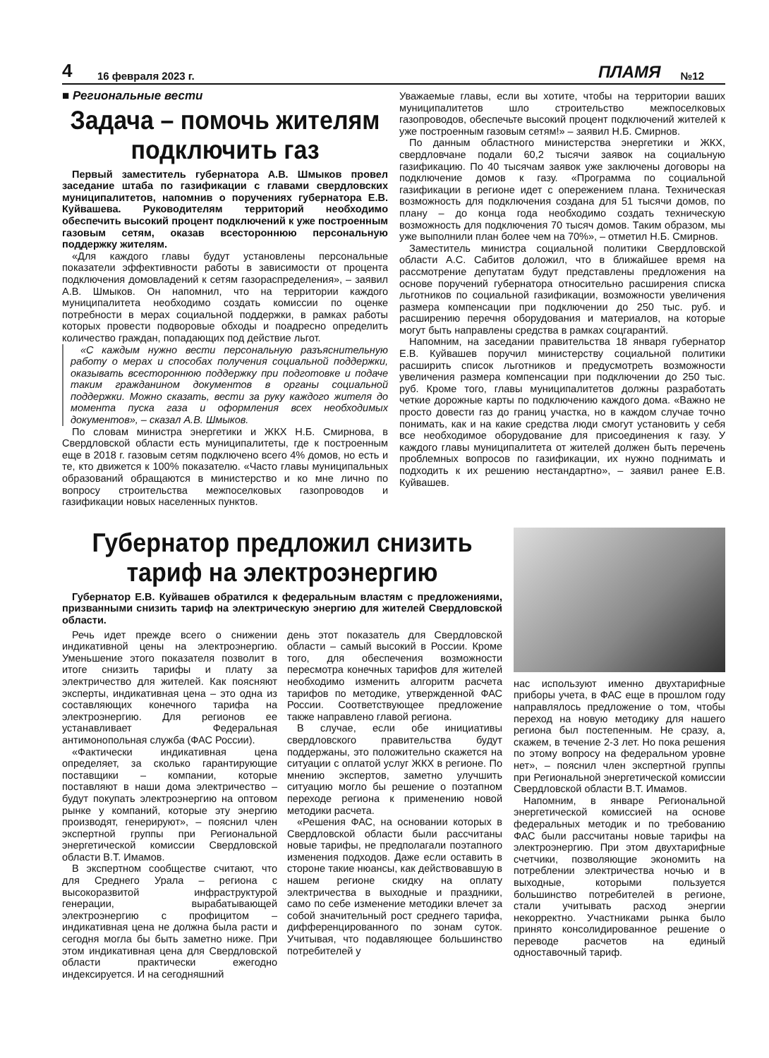4 16 февраля 2023 г. ПЛАМЯ №12
■ Региональные вести
Задача – помочь жителям подключить газ
Первый заместитель губернатора А.В. Шмыков провел заседание штаба по газификации с главами свердловских муниципалитетов, напомнив о поручениях губернатора Е.В. Куйвашева. Руководителям территорий необходимо обеспечить высокий процент подключений к уже построенным газовым сетям, оказав всестороннюю персональную поддержку жителям.
«Для каждого главы будут установлены персональные показатели эффективности работы в зависимости от процента подключения домовладений к сетям газораспределения», – заявил А.В. Шмыков. Он напомнил, что на территории каждого муниципалитета необходимо создать комиссии по оценке потребности в мерах социальной поддержки, в рамках работы которых провести подворовые обходы и поадресно определить количество граждан, попадающих под действие льгот.
«С каждым нужно вести персональную разъяснительную работу о мерах и способах получения социальной поддержки, оказывать всестороннюю поддержку при подготовке и подаче таким гражданином документов в органы социальной поддержки. Можно сказать, вести за руку каждого жителя до момента пуска газа и оформления всех необходимых документов», – сказал А.В. Шмыков.
По словам министра энергетики и ЖКХ Н.Б. Смирнова, в Свердловской области есть муниципалитеты, где к построенным еще в 2018 г. газовым сетям подключено всего 4% домов, но есть и те, кто движется к 100% показателю. «Часто главы муниципальных образований обращаются в министерство и ко мне лично по вопросу строительства межпоселковых газопроводов и газификации новых населенных пунктов.
Уважаемые главы, если вы хотите, чтобы на территории ваших муниципалитетов шло строительство межпоселковых газопроводов, обеспечьте высокий процент подключений жителей к уже построенным газовым сетям!» – заявил Н.Б. Смирнов.
По данным областного министерства энергетики и ЖКХ, свердловчане подали 60,2 тысячи заявок на социальную газификацию. По 40 тысячам заявок уже заключены договоры на подключение домов к газу. «Программа по социальной газификации в регионе идет с опережением плана. Техническая возможность для подключения создана для 51 тысячи домов, по плану – до конца года необходимо создать техническую возможность для подключения 70 тысяч домов. Таким образом, мы уже выполнили план более чем на 70%», – отметил Н.Б. Смирнов.
Заместитель министра социальной политики Свердловской области А.С. Сабитов доложил, что в ближайшее время на рассмотрение депутатам будут представлены предложения на основе поручений губернатора относительно расширения списка льготников по социальной газификации, возможности увеличения размера компенсации при подключении до 250 тыс. руб. и расширению перечня оборудования и материалов, на которые могут быть направлены средства в рамках соцгарантий.
Напомним, на заседании правительства 18 января губернатор Е.В. Куйвашев поручил министерству социальной политики расширить список льготников и предусмотреть возможности увеличения размера компенсации при подключении до 250 тыс. руб. Кроме того, главы муниципалитетов должны разработать четкие дорожные карты по подключению каждого дома. «Важно не просто довести газ до границ участка, но в каждом случае точно понимать, как и на какие средства люди смогут установить у себя все необходимое оборудование для присоединения к газу. У каждого главы муниципалитета от жителей должен быть перечень проблемных вопросов по газификации, их нужно поднимать и подходить к их решению нестандартно», – заявил ранее Е.В. Куйвашев.
Губернатор предложил снизить тариф на электроэнергию
Губернатор Е.В. Куйвашев обратился к федеральным властям с предложениями, призванными снизить тариф на электрическую энергию для жителей Свердловской области.
Речь идет прежде всего о снижении индикативной цены на электроэнергию. Уменьшение этого показателя позволит в итоге снизить тарифы и плату за электричество для жителей. Как поясняют эксперты, индикативная цена – это одна из составляющих конечного тарифа на электроэнергию. Для регионов ее устанавливает Федеральная антимонопольная служба (ФАС России).
«Фактически индикативная цена определяет, за сколько гарантирующие поставщики – компании, которые поставляют в наши дома электричество – будут покупать электроэнергию на оптовом рынке у компаний, которые эту энергию производят, генерируют», – пояснил член экспертной группы при Региональной энергетической комиссии Свердловской области В.Т. Имамов.
В экспертном сообществе считают, что для Среднего Урала – региона с высокоразвитой инфраструктурой генерации, вырабатывающей электроэнергию с профицитом – индикативная цена не должна была расти и сегодня могла бы быть заметно ниже. При этом индикативная цена для Свердловской области практически ежегодно индексируется. И на сегодняшний
день этот показатель для Свердловской области – самый высокий в России. Кроме того, для обеспечения возможности пересмотра конечных тарифов для жителей необходимо изменить алгоритм расчета тарифов по методике, утвержденной ФАС России. Соответствующее предложение также направлено главой региона.
В случае, если обе инициативы свердловского правительства будут поддержаны, это положительно скажется на ситуации с оплатой услуг ЖКХ в регионе. По мнению экспертов, заметно улучшить ситуацию могло бы решение о поэтапном переходе региона к применению новой методики расчета.
«Решения ФАС, на основании которых в Свердловской области были рассчитаны новые тарифы, не предполагали поэтапного изменения подходов. Даже если оставить в стороне такие нюансы, как действовавшую в нашем регионе скидку на оплату электричества в выходные и праздники, само по себе изменение методики влечет за собой значительный рост среднего тарифа, дифференцированного по зонам суток. Учитывая, что подавляющее большинство потребителей у
нас используют именно двухтарифные приборы учета, в ФАС еще в прошлом году направлялось предложение о том, чтобы переход на новую методику для нашего региона был постепенным. Не сразу, а, скажем, в течение 2-3 лет. Но пока решения по этому вопросу на федеральном уровне нет», – пояснил член экспертной группы при Региональной энергетической комиссии Свердловской области В.Т. Имамов.
Напомним, в январе Региональной энергетической комиссией на основе федеральных методик и по требованию ФАС были рассчитаны новые тарифы на электроэнергию. При этом двухтарифные счетчики, позволяющие экономить на потреблении электричества ночью и в выходные, которыми пользуется большинство потребителей в регионе, стали учитывать расход энергии некорректно. Участниками рынка было принято консолидированное решение о переводе расчетов на единый одноставочный тариф.